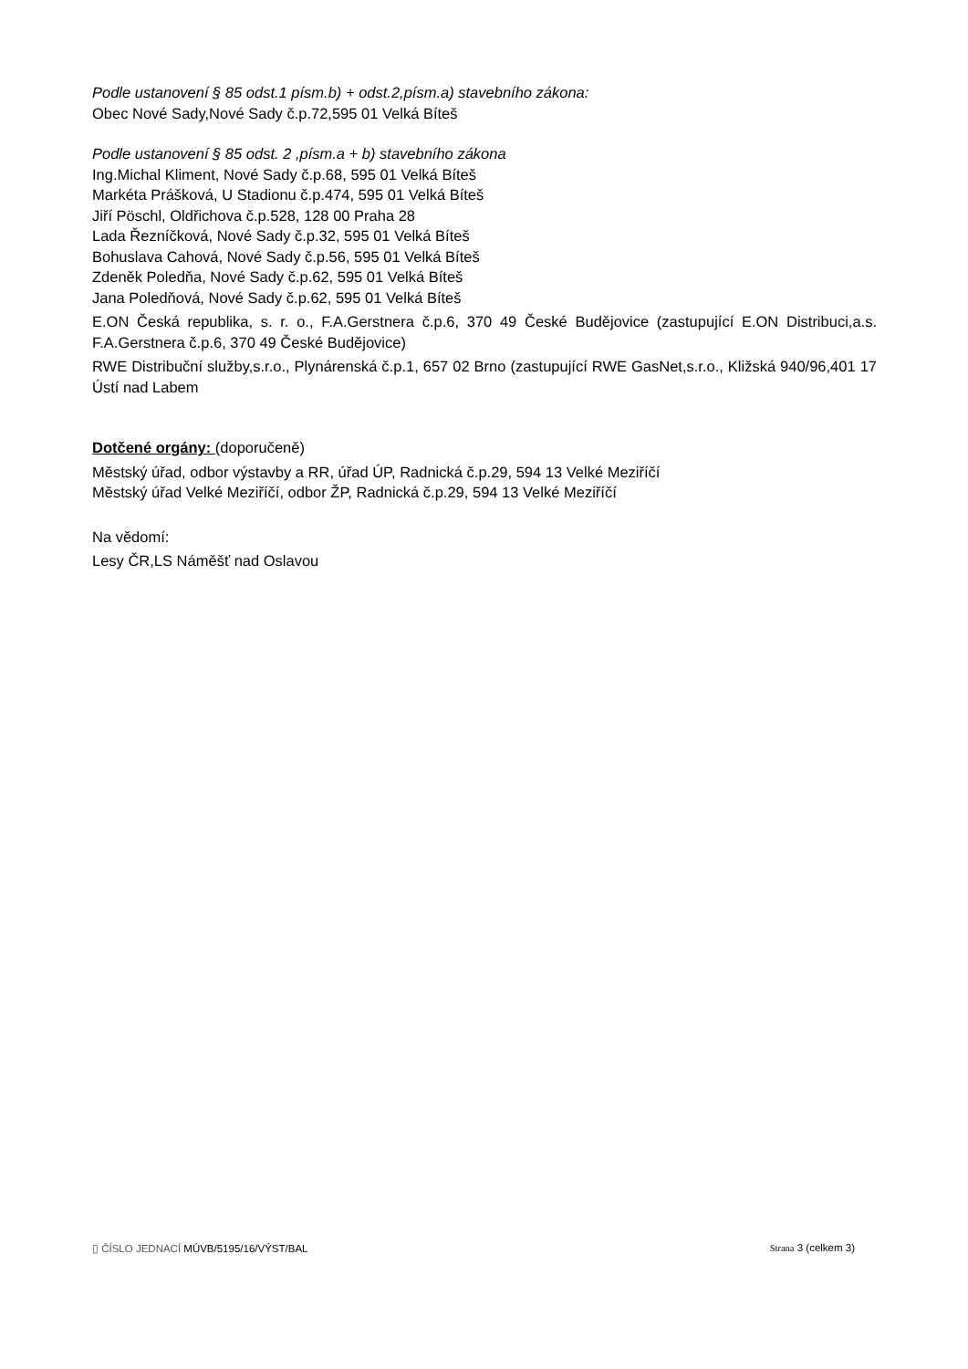Podle ustanovení § 85 odst.1 písm.b) + odst.2,písm.a) stavebního zákona:
Obec Nové Sady,Nové Sady č.p.72,595 01 Velká Bíteš
Podle ustanovení § 85 odst. 2 ,písm.a + b) stavebního zákona
Ing.Michal Kliment, Nové Sady č.p.68, 595 01 Velká Bíteš
Markéta Prášková, U Stadionu č.p.474, 595 01 Velká Bíteš
Jiří Pöschl, Oldřichova č.p.528, 128 00 Praha 28
Lada Řezníčková, Nové Sady č.p.32, 595 01 Velká Bíteš
Bohuslava Cahová, Nové Sady č.p.56, 595 01 Velká Bíteš
Zdeněk Poledňa, Nové Sady č.p.62, 595 01 Velká Bíteš
Jana Poledňová, Nové Sady č.p.62, 595 01 Velká Bíteš
E.ON Česká republika, s. r. o., F.A.Gerstnera č.p.6, 370 49 České Budějovice (zastupující E.ON Distribuci,a.s. F.A.Gerstnera č.p.6, 370 49 České Budějovice)
RWE Distribuční služby,s.r.o., Plynárenská č.p.1, 657 02 Brno (zastupující RWE GasNet,s.r.o., Kližská 940/96,401 17 Ústí nad Labem
Dotčené orgány: (doporučeně)
Městský úřad, odbor výstavby a RR, úřad ÚP, Radnická č.p.29, 594 13 Velké Meziříčí
Městský úřad Velké Meziříčí, odbor ŽP, Radnická č.p.29, 594 13 Velké Meziříčí
Na vědomí:
Lesy ČR,LS Náměšť nad Oslavou
▯ ČÍSLO JEDNACÍ MÚVB/5195/16/VÝST/BAL
Strana 3 (celkem 3)